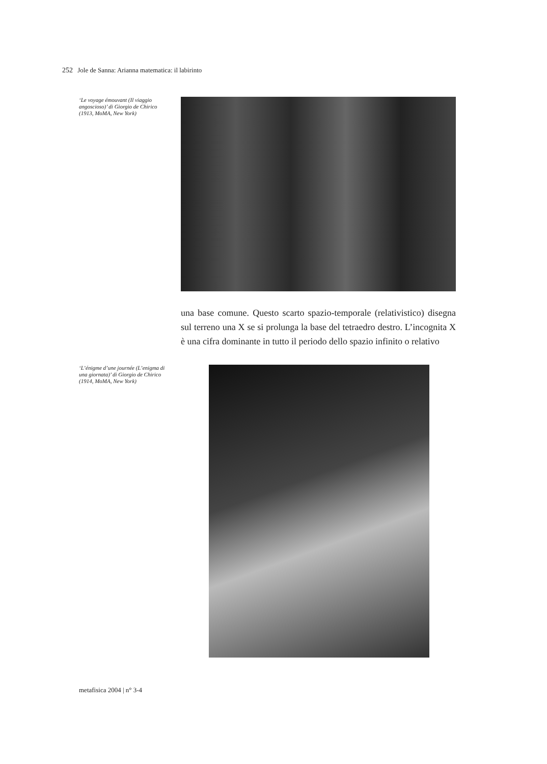252 Jole de Sanna: Arianna matematica: il labirinto
‘Le voyage émouvant (Il viaggio angoscioso)’ di Giorgio de Chirico (1913, MoMA, New York)
una base comune. Questo scarto spazio-temporale (relativistico) disegna sul terreno una X se si prolunga la base del tetraedro destro. L’incognita X è una cifra dominante in tutto il periodo dello spazio infinito o relativo
‘L’énigme d’une journée (L’enigma di una giornata)’ di Giorgio de Chirico (1914, MoMA, New York)
metafisica 2004 | n° 3-4